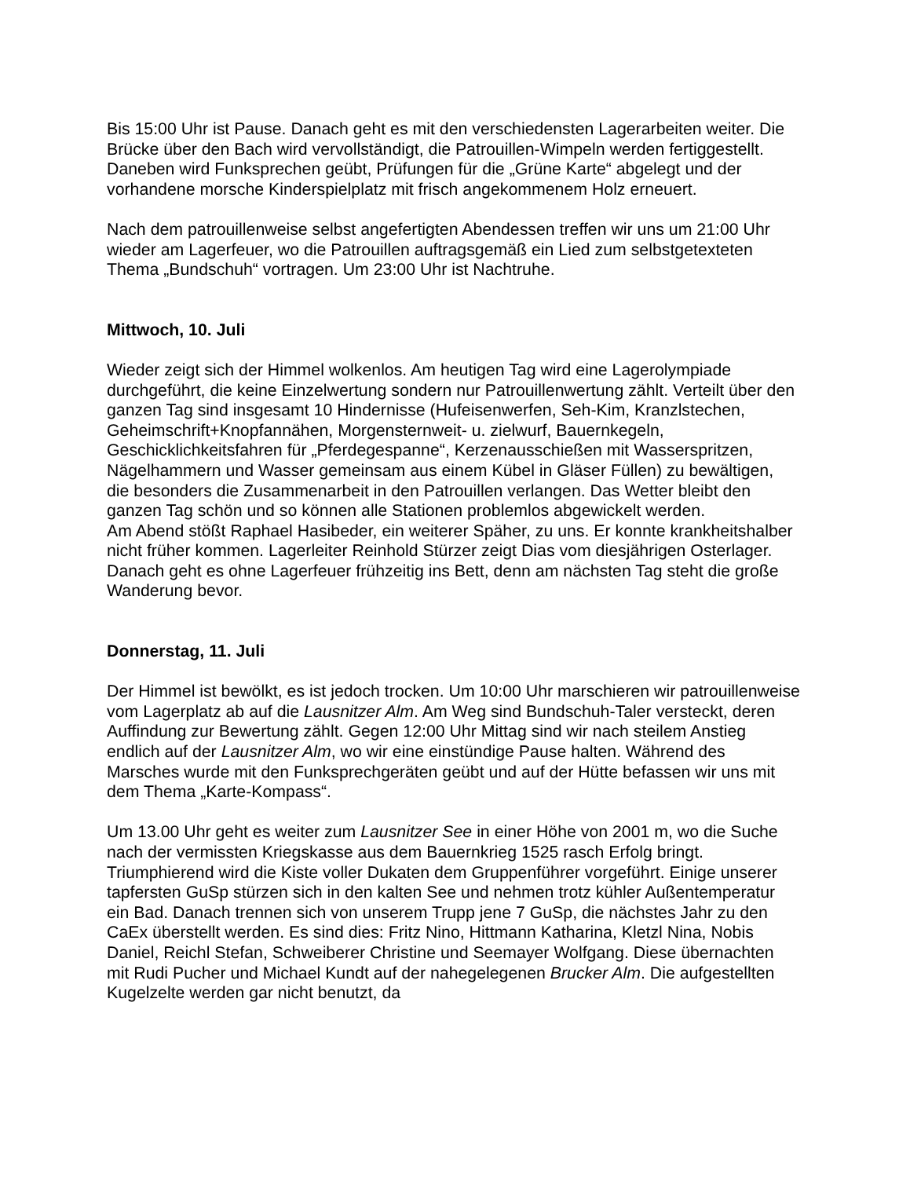Bis 15:00 Uhr ist Pause. Danach geht es mit den verschiedensten Lagerarbeiten weiter. Die Brücke über den Bach wird vervollständigt, die Patrouillen-Wimpeln werden fertiggestellt. Daneben wird Funksprechen geübt, Prüfungen für die „Grüne Karte“ abgelegt und der vorhandene morsche Kinderspielplatz mit frisch angekommenem Holz erneuert.
Nach dem patrouillenweise selbst angefertigten Abendessen treffen wir uns um 21:00 Uhr wieder am Lagerfeuer, wo die Patrouillen auftragsgemäß ein Lied zum selbstgetexteten Thema „Bundschuh“ vortragen. Um 23:00 Uhr ist Nachtruhe.
Mittwoch, 10. Juli
Wieder zeigt sich der Himmel wolkenlos. Am heutigen Tag wird eine Lagerolympiade durchgeführt, die keine Einzelwertung sondern nur Patrouillenwertung zählt. Verteilt über den ganzen Tag sind insgesamt 10 Hindernisse (Hufeisenwerfen, Seh-Kim, Kranzlstechen, Geheimschrift+Knopfannähen, Morgensternweit- u. zielwurf, Bauernkegeln, Geschicklichkeitsfahren für „Pferdegespanne“, Kerzenausschießen mit Wasserspritzen, Nägelhammern und Wasser gemeinsam aus einem Kübel in Gläser Füllen) zu bewältigen, die besonders die Zusammenarbeit in den Patrouillen verlangen. Das Wetter bleibt den ganzen Tag schön und so können alle Stationen problemlos abgewickelt werden.
Am Abend stößt Raphael Hasibeder, ein weiterer Späher, zu uns. Er konnte krankheitshalber nicht früher kommen. Lagerleiter Reinhold Stürzer zeigt Dias vom diesjährigen Osterlager. Danach geht es ohne Lagerfeuer frühzeitig ins Bett, denn am nächsten Tag steht die große Wanderung bevor.
Donnerstag, 11. Juli
Der Himmel ist bewölkt, es ist jedoch trocken. Um 10:00 Uhr marschieren wir patrouillenweise vom Lagerplatz ab auf die Lausnitzer Alm. Am Weg sind Bundschuh-Taler versteckt, deren Auffindung zur Bewertung zählt. Gegen 12:00 Uhr Mittag sind wir nach steilem Anstieg endlich auf der Lausnitzer Alm, wo wir eine einstündige Pause halten. Während des Marsches wurde mit den Funksprechgeräten geübt und auf der Hütte befassen wir uns mit dem Thema „Karte-Kompass“.
Um 13.00 Uhr geht es weiter zum Lausnitzer See in einer Höhe von 2001 m, wo die Suche nach der vermissten Kriegskasse aus dem Bauernkrieg 1525 rasch Erfolg bringt. Triumphierend wird die Kiste voller Dukaten dem Gruppenführer vorgeführt. Einige unserer tapfersten GuSp stürzen sich in den kalten See und nehmen trotz kühler Außentemperatur ein Bad. Danach trennen sich von unserem Trupp jene 7 GuSp, die nächstes Jahr zu den CaEx überstellt werden. Es sind dies: Fritz Nino, Hittmann Katharina, Kletzl Nina, Nobis Daniel, Reichl Stefan, Schweiberer Christine und Seemayer Wolfgang. Diese übernachten mit Rudi Pucher und Michael Kundt auf der nahegelegenen Brucker Alm. Die aufgestellten Kugelzelte werden gar nicht benutzt, da